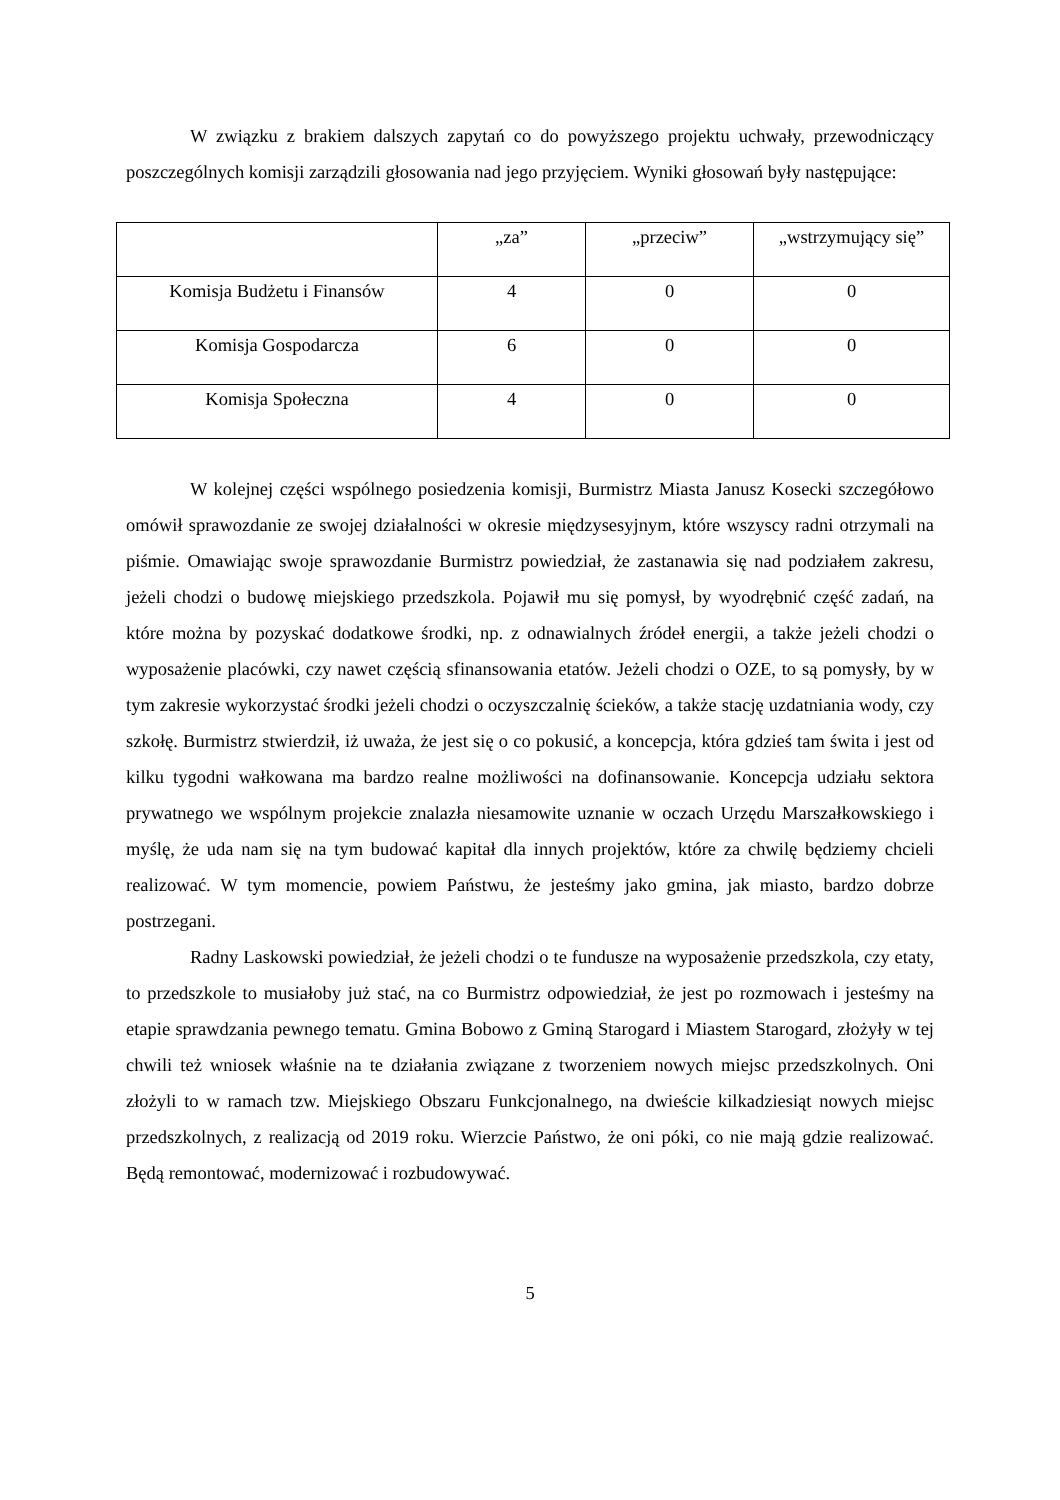W związku z brakiem dalszych zapytań co do powyższego projektu uchwały, przewodniczący poszczególnych komisji zarządzili głosowania nad jego przyjęciem. Wyniki głosowań były następujące:
| | „za” | „przeciw” | „wstrzymujący się” |
| Komisja Budżetu i Finansów | 4 | 0 | 0 |
| Komisja Gospodarcza | 6 | 0 | 0 |
| Komisja Społeczna | 4 | 0 | 0 |
W kolejnej części wspólnego posiedzenia komisji, Burmistrz Miasta Janusz Kosecki szczegółowo omówił sprawozdanie ze swojej działalności w okresie międzysesyjnym, które wszyscy radni otrzymali na piśmie. Omawiając swoje sprawozdanie Burmistrz powiedział, że zastanawia się nad podziałem zakresu, jeżeli chodzi o budowę miejskiego przedszkola. Pojawił mu się pomysł, by wyodrębnić część zadań, na które można by pozyskać dodatkowe środki, np. z odnawialnych źródeł energii, a także jeżeli chodzi o wyposażenie placówki, czy nawet częścią sfinansowania etatów. Jeżeli chodzi o OZE, to są pomysły, by w tym zakresie wykorzystać środki jeżeli chodzi o oczyszczalnię ścieków, a także stację uzdatniania wody, czy szkołę. Burmistrz stwierdził, iż uważa, że jest się o co pokusić, a koncepcja, która gdzieś tam świta i jest od kilku tygodni wałkowana ma bardzo realne możliwości na dofinansowanie. Koncepcja udziału sektora prywatnego we wspólnym projekcie znalazła niesamowite uznanie w oczach Urzędu Marszałkowskiego i myślę, że uda nam się na tym budować kapitał dla innych projektów, które za chwilę będziemy chcieli realizować. W tym momencie, powiem Państwu, że jesteśmy jako gmina, jak miasto, bardzo dobrze postrzegani.
Radny Laskowski powiedział, że jeżeli chodzi o te fundusze na wyposażenie przedszkola, czy etaty, to przedszkole to musiałoby już stać, na co Burmistrz odpowiedział, że jest po rozmowach i jesteśmy na etapie sprawdzania pewnego tematu. Gmina Bobowo z Gminą Starogard i Miastem Starogard, złożyły w tej chwili też wniosek właśnie na te działania związane z tworzeniem nowych miejsc przedszkolnych. Oni złożyli to w ramach tzw. Miejskiego Obszaru Funkcjonalnego, na dwieście kilkadziesiąt nowych miejsc przedszkolnych, z realizacją od 2019 roku. Wierzcie Państwo, że oni póki, co nie mają gdzie realizować. Będą remontować, modernizować i rozbudowywać.
5